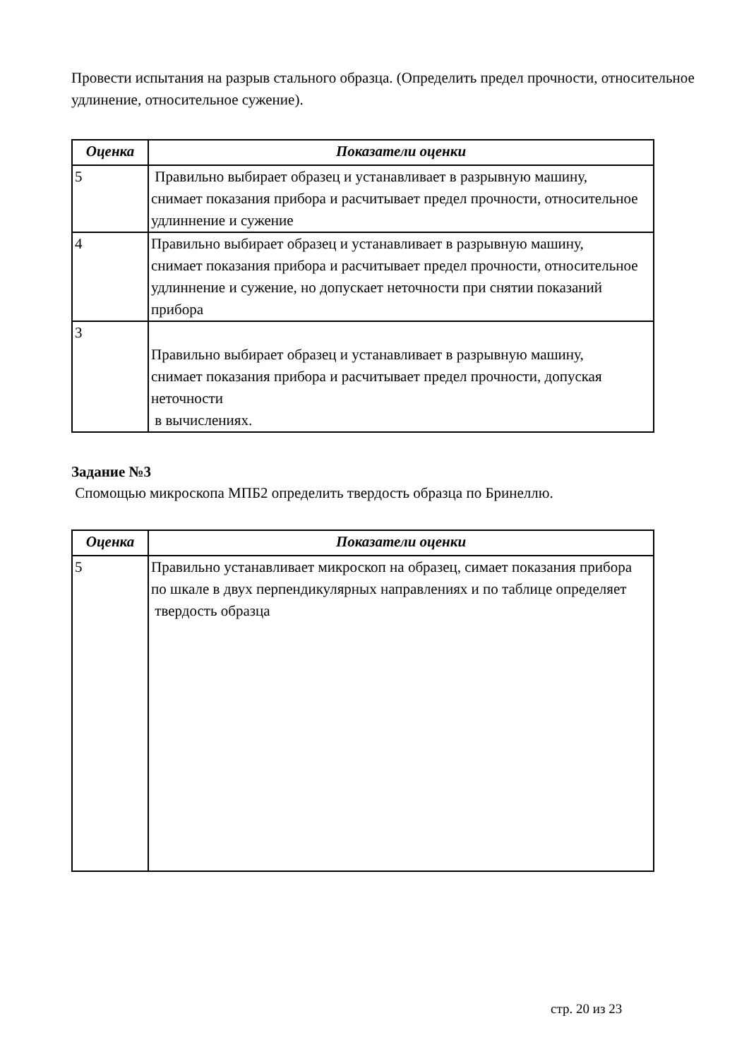Провести испытания на разрыв стального образца. (Определить предел прочности, относительное удлинение, относительное сужение).
| Оценка | Показатели оценки |
| --- | --- |
| 5 | Правильно выбирает образец и устанавливает в разрывную машину, снимает показания прибора и расчитывает предел прочности, относительное удлиннение и сужение |
| 4 | Правильно выбирает образец и устанавливает в разрывную машину, снимает показания прибора и расчитывает предел прочности, относительное удлиннение и сужение, но допускает неточности при снятии показаний прибора |
| 3 | Правильно выбирает образец и устанавливает в разрывную машину, снимает показания прибора и расчитывает предел прочности, допуская неточности в вычислениях. |
Задание №3
Спомощью микроскопа МПБ2 определить твердость образца по Бринеллю.
| Оценка | Показатели оценки |
| --- | --- |
| 5 | Правильно устанавливает микроскоп на образец, симает показания прибора по шкале в двух перпендикулярных направлениях и по таблице определяет твердость образца |
стр. 20 из 23